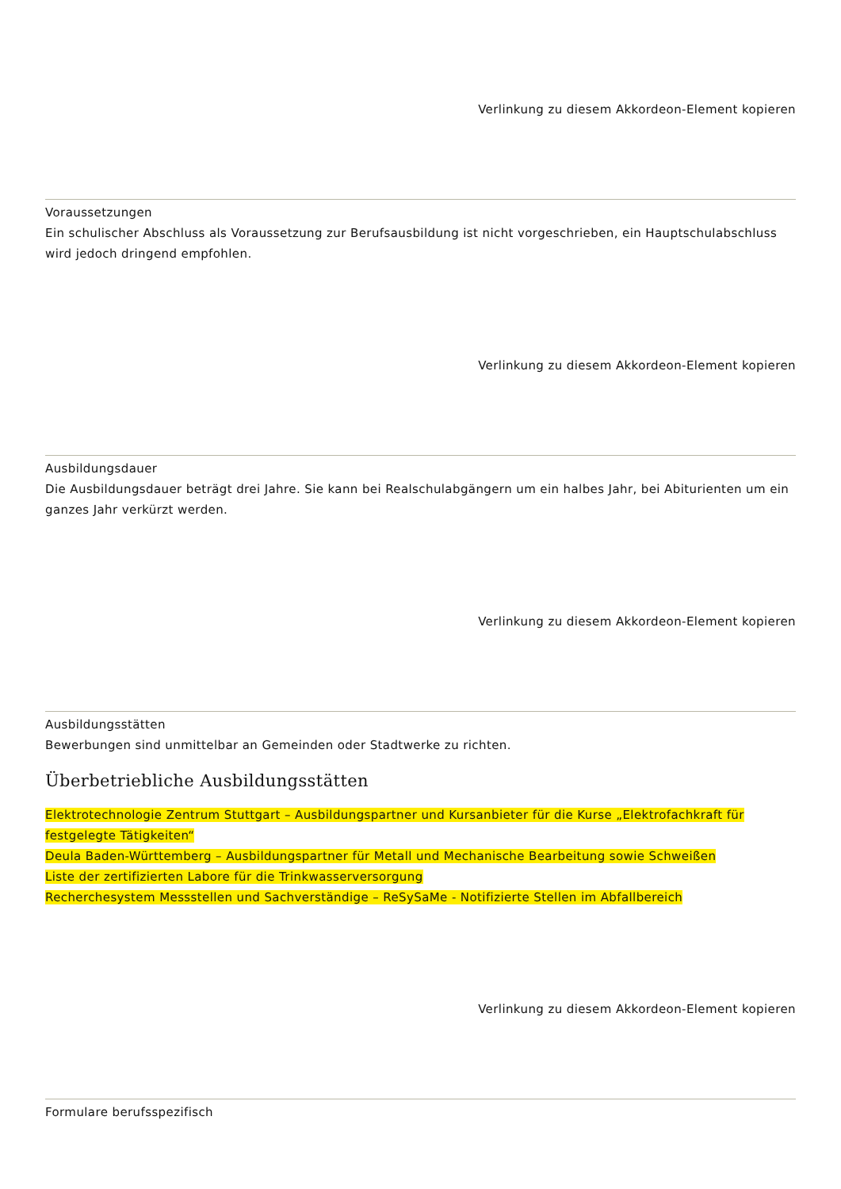Verlinkung zu diesem Akkordeon-Element kopieren
Voraussetzungen
Ein schulischer Abschluss als Voraussetzung zur Berufsausbildung ist nicht vorgeschrieben, ein Hauptschulabschluss wird jedoch dringend empfohlen.
Verlinkung zu diesem Akkordeon-Element kopieren
Ausbildungsdauer
Die Ausbildungsdauer beträgt drei Jahre. Sie kann bei Realschulabgängern um ein halbes Jahr, bei Abiturienten um ein ganzes Jahr verkürzt werden.
Verlinkung zu diesem Akkordeon-Element kopieren
Ausbildungsstätten
Bewerbungen sind unmittelbar an Gemeinden oder Stadtwerke zu richten.
Überbetriebliche Ausbildungsstätten
Elektrotechnologie Zentrum Stuttgart – Ausbildungspartner und Kursanbieter für die Kurse „Elektrofachkraft für festgelegte Tätigkeiten“
Deula Baden-Württemberg – Ausbildungspartner für Metall und Mechanische Bearbeitung sowie Schweißen
Liste der zertifizierten Labore für die Trinkwasserversorgung
Recherchesystem Messstellen und Sachverständige – ReSySaMe - Notifizierte Stellen im Abfallbereich
Verlinkung zu diesem Akkordeon-Element kopieren
Formulare berufsspezifisch